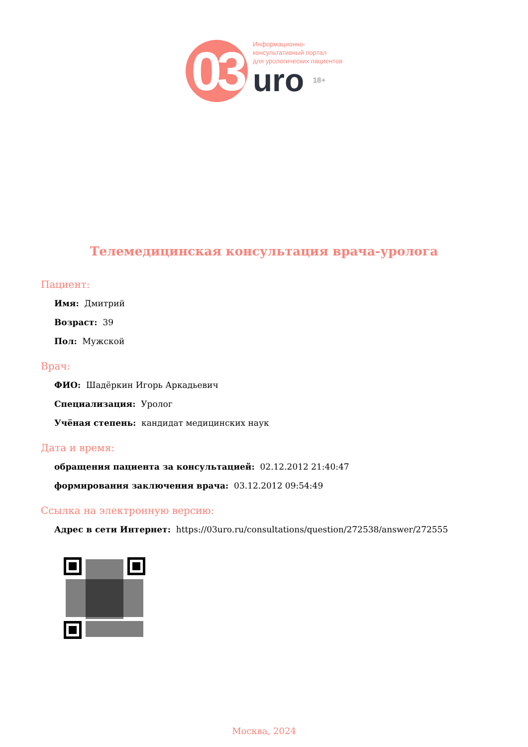03
Информационно-
консультативный портал
для урологических пациентов
uro 18+
Телемедицинская консультация врача-уролога
Пациент:
Имя: Дмитрий
Возраст: 39
Пол: Мужской
Врач:
ФИО: Шадёркин Игорь Аркадьевич
Специализация: Уролог
Учёная степень: кандидат медицинских наук
Дата и время:
обращения пациента за консультацией: 02.12.2012 21:40:47
формирования заключения врача: 03.12.2012 09:54:49
Ссылка на электронную версию:
Адрес в сети Интернет: https://03uro.ru/consultations/question/272538/answer/272555
Москва, 2024